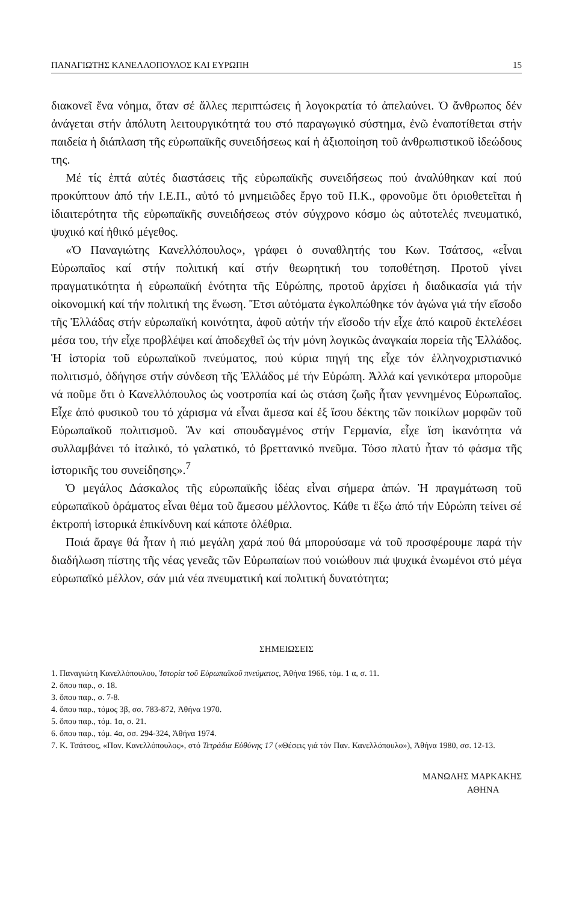ΠΑΝΑΓΙΩΤΗΣ ΚΑΝΕΛΛΟΠΟΥΛΟΣ ΚΑΙ ΕΥΡΩΠΗ 15
διακονεῖ ἕνα νόημα, ὅταν σέ ἄλλες περιπτώσεις ἡ λογοκρατία τό ἀπελαύνει. Ὁ ἄνθρωπος δέν ἀνάγεται στήν ἀπόλυτη λειτουργικότητά του στό παραγωγικό σύστημα, ἐνῶ ἐναποτίθεται στήν παιδεία ἡ διάπλαση τῆς εὐρωπαϊκῆς συνειδήσεως καί ἡ ἀξιοποίηση τοῦ ἀνθρωπιστικοῦ ἰδεώδους της.
Μέ τίς ἑπτά αὐτές διαστάσεις τῆς εὐρωπαϊκῆς συνειδήσεως πού ἀναλύθηκαν καί πού προκύπτουν ἀπό τήν Ι.Ε.Π., αὐτό τό μνημειῶδες ἔργο τοῦ Π.Κ., φρονοῦμε ὅτι ὁριοθετεῖται ἡ ἰδιαιτερότητα τῆς εὐρωπαϊκῆς συνειδήσεως στόν σύγχρονο κόσμο ὡς αὐτοτελές πνευματικό, ψυχικό καί ἠθικό μέγεθος.
«Ὁ Παναγιώτης Κανελλόπουλος», γράφει ὁ συναθλητής του Κων. Τσάτσος, «εἶναι Εὐρωπαῖος καί στήν πολιτική καί στήν θεωρητική του τοποθέτηση. Προτοῦ γίνει πραγματικότητα ἡ εὐρωπαϊκή ἑνότητα τῆς Εὐρώπης, προτοῦ ἀρχίσει ἡ διαδικασία γιά τήν οἰκονομική καί τήν πολιτική της ἕνωση. Ἔτσι αὐτόματα ἐγκολπώθηκε τόν ἀγώνα γιά τήν εἴσοδο τῆς Ἑλλάδας στήν εὐρωπαϊκή κοινότητα, ἀφοῦ αὐτήν τήν εἴσοδο τήν εἶχε ἀπό καιροῦ ἐκτελέσει μέσα του, τήν εἶχε προβλέψει καί ἀποδεχθεῖ ὡς τήν μόνη λογικῶς ἀναγκαία πορεία τῆς Ἑλλάδος. Ἡ ἱστορία τοῦ εὐρωπαϊκοῦ πνεύματος, πού κύρια πηγή της εἶχε τόν ἑλληνοχριστιανικό πολιτισμό, ὁδήγησε στήν σύνδεση τῆς Ἑλλάδος μέ τήν Εὐρώπη. Ἀλλά καί γενικότερα μποροῦμε νά ποῦμε ὅτι ὁ Κανελλόπουλος ὡς νοοτροπία καί ὡς στάση ζωῆς ἦταν γεννημένος Εὐρωπαῖος. Εἶχε ἀπό φυσικοῦ του τό χάρισμα νά εἶναι ἄμεσα καί ἐξ ἴσου δέκτης τῶν ποικίλων μορφῶν τοῦ Εὐρωπαϊκοῦ πολιτισμοῦ. Ἄν καί σπουδαγμένος στήν Γερμανία, εἶχε ἴση ἱκανότητα νά συλλαμβάνει τό ἰταλικό, τό γαλατικό, τό βρεττανικό πνεῦμα. Τόσο πλατύ ἦταν τό φάσμα τῆς ἱστορικῆς του συνείδησης».<sup>7</sup>
Ὁ μεγάλος Δάσκαλος τῆς εὐρωπαϊκῆς ἰδέας εἶναι σήμερα ἀπών. Ἡ πραγμάτωση τοῦ εὐρωπαϊκοῦ ὁράματος εἶναι θέμα τοῦ ἄμεσου μέλλοντος. Κάθε τι ἔξω ἀπό τήν Εὐρώπη τείνει σέ ἐκτροπή ἱστορικά ἐπικίνδυνη καί κάποτε ὀλέθρια.
Ποιά ἄραγε θά ἦταν ἡ πιό μεγάλη χαρά πού θά μπορούσαμε νά τοῦ προσφέρουμε παρά τήν διαδήλωση πίστης τῆς νέας γενεᾶς τῶν Εὐρωπαίων πού νοιώθουν πιά ψυχικά ἑνωμένοι στό μέγα εὐρωπαϊκό μέλλον, σάν μιά νέα πνευματική καί πολιτική δυνατότητα;
ΣΗΜΕΙΩΣΕΙΣ
1. Παναγιώτη Κανελλόπουλου, Ἱστορία τοῦ Εὐρωπαϊκοῦ πνεύματος, Ἀθήνα 1966, τόμ. 1 α, σ. 11.
2. ὅπου παρ., σ. 18.
3. ὅπου παρ., σ. 7-8.
4. ὅπου παρ., τόμος 3β, σσ. 783-872, Ἀθήνα 1970.
5. ὅπου παρ., τόμ. 1α, σ. 21.
6. ὅπου παρ., τόμ. 4α, σσ. 294-324, Ἀθήνα 1974.
7. Κ. Τσάτσος, «Παν. Κανελλόπουλος», στό Τετράδια Εὐθύνης 17 («Θέσεις γιά τόν Παν. Κανελλόπουλο»), Ἀθήνα 1980, σσ. 12-13.
ΜΑΝΩΛΗΣ ΜΑΡΚΑΚΗΣ
ΑΘΗΝΑ